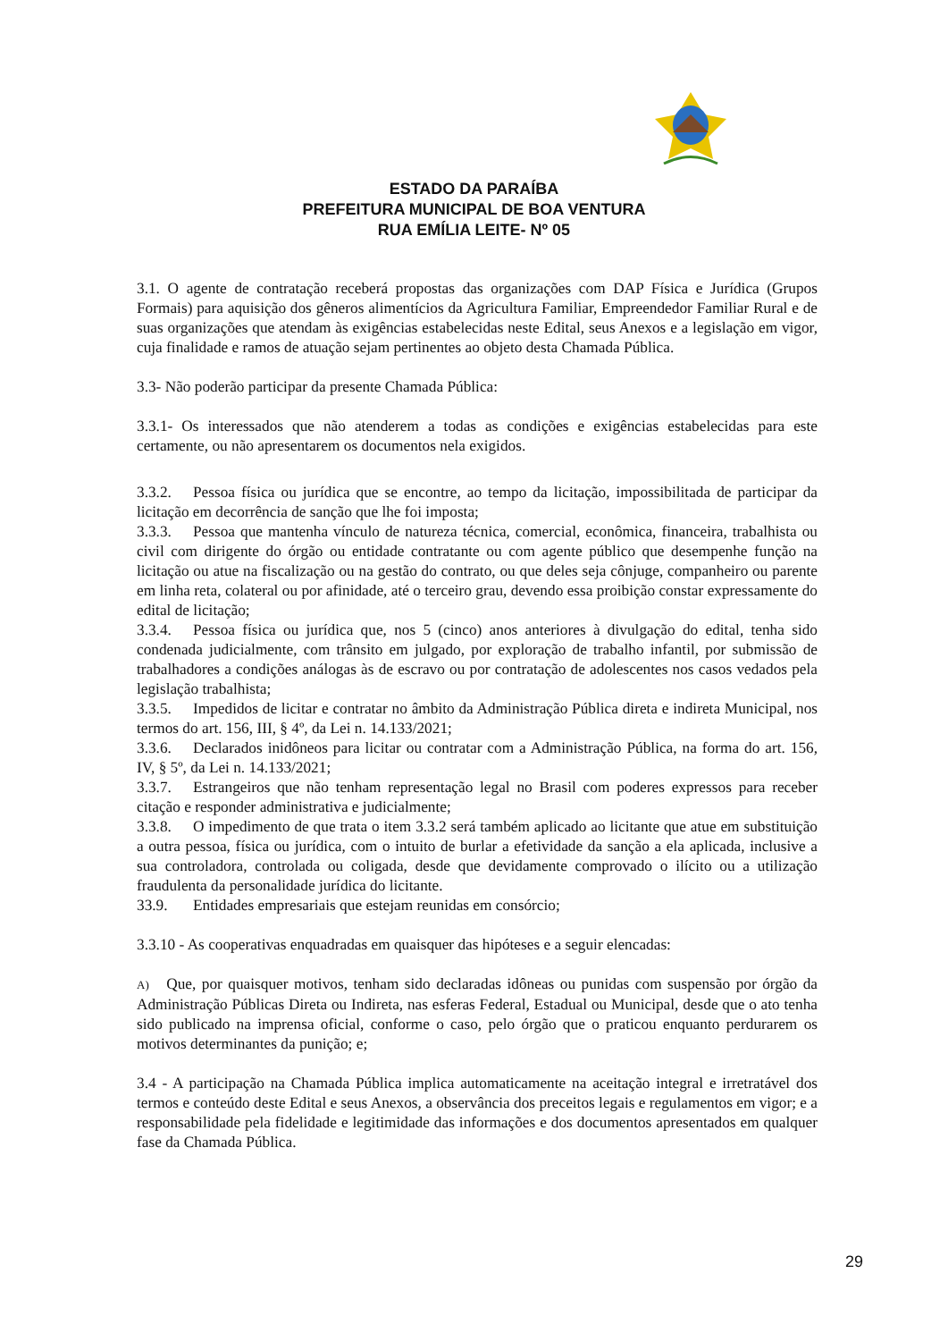ESTADO DA PARAÍBA
PREFEITURA MUNICIPAL DE BOA VENTURA
RUA EMÍLIA LEITE- Nº 05
3.1. O agente de contratação receberá propostas das organizações com DAP Física e Jurídica (Grupos Formais) para aquisição dos gêneros alimentícios da Agricultura Familiar, Empreendedor Familiar Rural e de suas organizações que atendam às exigências estabelecidas neste Edital, seus Anexos e a legislação em vigor, cuja finalidade e ramos de atuação sejam pertinentes ao objeto desta Chamada Pública.
3.3- Não poderão participar da presente Chamada Pública:
3.3.1- Os interessados que não atenderem a todas as condições e exigências estabelecidas para este certamente, ou não apresentarem os documentos nela exigidos.
3.3.2. Pessoa física ou jurídica que se encontre, ao tempo da licitação, impossibilitada de participar da licitação em decorrência de sanção que lhe foi imposta;
3.3.3. Pessoa que mantenha vínculo de natureza técnica, comercial, econômica, financeira, trabalhista ou civil com dirigente do órgão ou entidade contratante ou com agente público que desempenhe função na licitação ou atue na fiscalização ou na gestão do contrato, ou que deles seja cônjuge, companheiro ou parente em linha reta, colateral ou por afinidade, até o terceiro grau, devendo essa proibição constar expressamente do edital de licitação;
3.3.4. Pessoa física ou jurídica que, nos 5 (cinco) anos anteriores à divulgação do edital, tenha sido condenada judicialmente, com trânsito em julgado, por exploração de trabalho infantil, por submissão de trabalhadores a condições análogas às de escravo ou por contratação de adolescentes nos casos vedados pela legislação trabalhista;
3.3.5. Impedidos de licitar e contratar no âmbito da Administração Pública direta e indireta Municipal, nos termos do art. 156, III, § 4º, da Lei n. 14.133/2021;
3.3.6. Declarados inidôneos para licitar ou contratar com a Administração Pública, na forma do art. 156, IV, § 5º, da Lei n. 14.133/2021;
3.3.7. Estrangeiros que não tenham representação legal no Brasil com poderes expressos para receber citação e responder administrativa e judicialmente;
3.3.8. O impedimento de que trata o item 3.3.2 será também aplicado ao licitante que atue em substituição a outra pessoa, física ou jurídica, com o intuito de burlar a efetividade da sanção a ela aplicada, inclusive a sua controladora, controlada ou coligada, desde que devidamente comprovado o ilícito ou a utilização fraudulenta da personalidade jurídica do licitante.
33.9. Entidades empresariais que estejam reunidas em consórcio;
3.3.10 - As cooperativas enquadradas em quaisquer das hipóteses e a seguir elencadas:
A) Que, por quaisquer motivos, tenham sido declaradas idôneas ou punidas com suspensão por órgão da Administração Públicas Direta ou Indireta, nas esferas Federal, Estadual ou Municipal, desde que o ato tenha sido publicado na imprensa oficial, conforme o caso, pelo órgão que o praticou enquanto perdurarem os motivos determinantes da punição; e;
3.4 - A participação na Chamada Pública implica automaticamente na aceitação integral e irretratável dos termos e conteúdo deste Edital e seus Anexos, a observância dos preceitos legais e regulamentos em vigor; e a responsabilidade pela fidelidade e legitimidade das informações e dos documentos apresentados em qualquer fase da Chamada Pública.
29